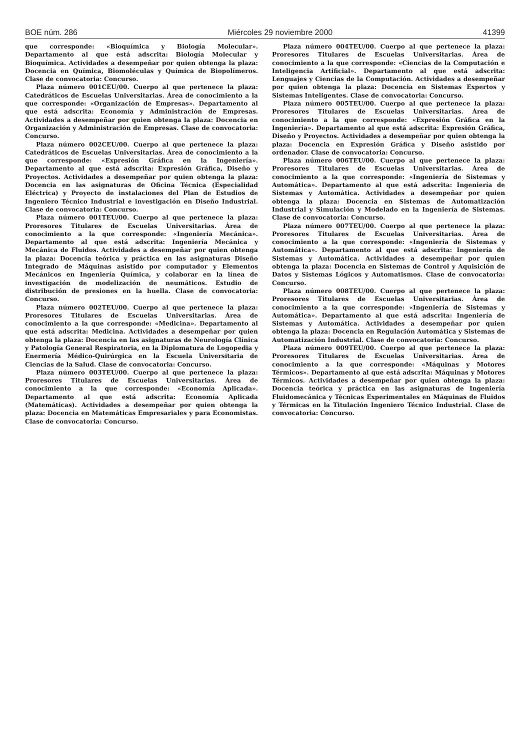BOE núm. 286 Miércoles 29 noviembre 2000 41399
que corresponde: «Bioquímica y Biología Molecular». Departamento al que está adscrita: Biología Molecular y Bioquímica. Actividades a desempeñar por quien obtenga la plaza: Docencia en Química, Biomoléculas y Química de Biopolímeros. Clase de convocatoria: Concurso.
Plaza número 001CEU/00. Cuerpo al que pertenece la plaza: Catedráticos de Escuelas Universitarias. Área de conocimiento a la que corresponde: «Organización de Empresas». Departamento al que está adscrita: Economía y Administración de Empresas. Actividades a desempeñar por quien obtenga la plaza: Docencia en Organización y Administración de Empresas. Clase de convocatoria: Concurso.
Plaza número 002CEU/00. Cuerpo al que pertenece la plaza: Catedráticos de Escuelas Universitarias. Área de conocimiento a la que corresponde: «Expresión Gráfica en la Ingeniería». Departamento al que está adscrita: Expresión Gráfica, Diseño y Proyectos. Actividades a desempeñar por quien obtenga la plaza: Docencia en las asignaturas de Oficina Técnica (Especialidad Eléctrica) y Proyecto de instalaciones del Plan de Estudios de Ingeniero Técnico Industrial e investigación en Diseño Industrial. Clase de convocatoria: Concurso.
Plaza número 001TEU/00. Cuerpo al que pertenece la plaza: Proresores Titulares de Escuelas Universitarias. Área de conocimiento a la que corresponde: «Ingeniería Mecánica». Departamento al que está adscrita: Ingeniería Mecánica y Mecánica de Fluidos. Actividades a desempeñar por quien obtenga la plaza: Docencia teórica y práctica en las asignaturas Diseño Integrado de Máquinas asistido por computador y Elementos Mecánicos en Ingeniería Química, y colaborar en la línea de investigación de modelización de neumáticos. Estudio de distribución de presiones en la huella. Clase de convocatoria: Concurso.
Plaza número 002TEU/00. Cuerpo al que pertenece la plaza: Proresores Titulares de Escuelas Universitarias. Área de conocimiento a la que corresponde: «Medicina». Departamento al que está adscrita: Medicina. Actividades a desempeñar por quien obtenga la plaza: Docencia en las asignaturas de Neurología Clínica y Patología General Respiratoria, en la Diplomatura de Logopedia y Enermería Médico-Quirúrgica en la Escuela Universitaria de Ciencias de la Salud. Clase de convocatoria: Concurso.
Plaza número 003TEU/00. Cuerpo al que pertenece la plaza: Proresores Titulares de Escuelas Universitarias. Área de conocimiento a la que corresponde: «Economía Aplicada». Departamento al que está adscrita: Economía Aplicada (Matemáticas). Actividades a desempeñar por quien obtenga la plaza: Docencia en Matemáticas Empresariales y para Economistas. Clase de convocatoria: Concurso.
Plaza número 004TEU/00. Cuerpo al que pertenece la plaza: Proresores Titulares de Escuelas Universitarias. Área de conocimiento a la que corresponde: «Ciencias de la Computación e Inteligencia Artificial». Departamento al que está adscrita: Lenguajes y Ciencias de la Computación. Actividades a desempeñar por quien obtenga la plaza: Docencia en Sistemas Expertos y Sistemas Inteligentes. Clase de convocatoria: Concurso.
Plaza número 005TEU/00. Cuerpo al que pertenece la plaza: Proresores Titulares de Escuelas Universitarias. Área de conocimiento a la que corresponde: «Expresión Gráfica en la Ingeniería». Departamento al que está adscrita: Expresión Gráfica, Diseño y Proyectos. Actividades a desempeñar por quien obtenga la plaza: Docencia en Expresión Gráfica y Diseño asistido por ordenador. Clase de convocatoria: Concurso.
Plaza número 006TEU/00. Cuerpo al que pertenece la plaza: Proresores Titulares de Escuelas Universitarias. Área de conocimiento a la que corresponde: «Ingeniería de Sistemas y Automática». Departamento al que está adscrita: Ingeniería de Sistemas y Automática. Actividades a desempeñar por quien obtenga la plaza: Docencia en Sistemas de Automatización Industrial y Simulación y Modelado en la Ingeniería de Sistemas. Clase de convocatoria: Concurso.
Plaza número 007TEU/00. Cuerpo al que pertenece la plaza: Proresores Titulares de Escuelas Universitarias. Área de conocimiento a la que corresponde: «Ingeniería de Sistemas y Automática». Departamento al que está adscrita: Ingeniería de Sistemas y Automática. Actividades a desempeñar por quien obtenga la plaza: Docencia en Sistemas de Control y Aquisición de Datos y Sistemas Lógicos y Automatismos. Clase de convocatoria: Concurso.
Plaza número 008TEU/00. Cuerpo al que pertenece la plaza: Proresores Titulares de Escuelas Universitarias. Área de conocimiento a la que corresponde: «Ingeniería de Sistemas y Automática». Departamento al que está adscrita: Ingeniería de Sistemas y Automática. Actividades a desempeñar por quien obtenga la plaza: Docencia en Regulación Automática y Sistemas de Automatización Industrial. Clase de convocatoria: Concurso.
Plaza número 009TEU/00. Cuerpo al que pertenece la plaza: Proresores Titulares de Escuelas Universitarias. Área de conocimiento a la que corresponde: «Máquinas y Motores Térmicos». Departamento al que está adscrita: Máquinas y Motores Térmicos. Actividades a desempeñar por quien obtenga la plaza: Docencia teórica y práctica en las asignaturas de Ingeniería Fluidomecánica y Técnicas Experimentales en Máquinas de Fluidos y Térmicas en la Titulación Ingeniero Técnico Industrial. Clase de convocatoria: Concurso.